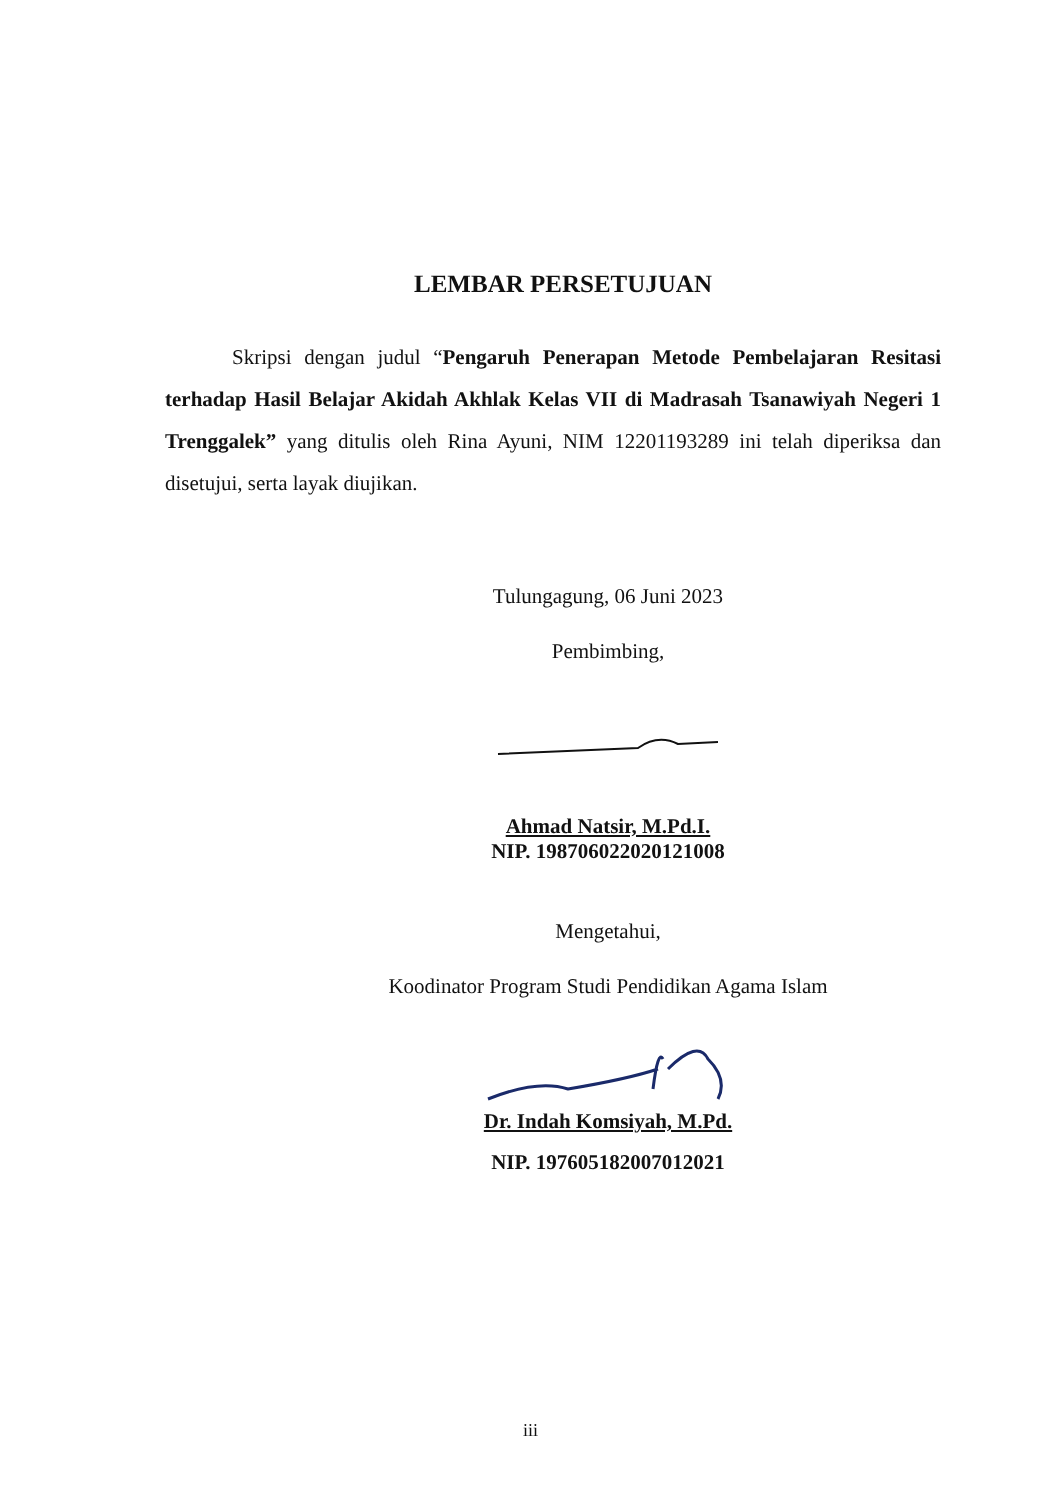LEMBAR PERSETUJUAN
Skripsi dengan judul “Pengaruh Penerapan Metode Pembelajaran Resitasi terhadap Hasil Belajar Akidah Akhlak Kelas VII di Madrasah Tsanawiyah Negeri 1 Trenggalek” yang ditulis oleh Rina Ayuni, NIM 12201193289 ini telah diperiksa dan disetujui, serta layak diujikan.
Tulungagung, 06 Juni 2023
Pembimbing,
Ahmad Natsir, M.Pd.I.
NIP. 198706022020121008
Mengetahui,
Koodinator Program Studi Pendidikan Agama Islam
Dr. Indah Komsiyah, M.Pd.
NIP. 197605182007012021
iii